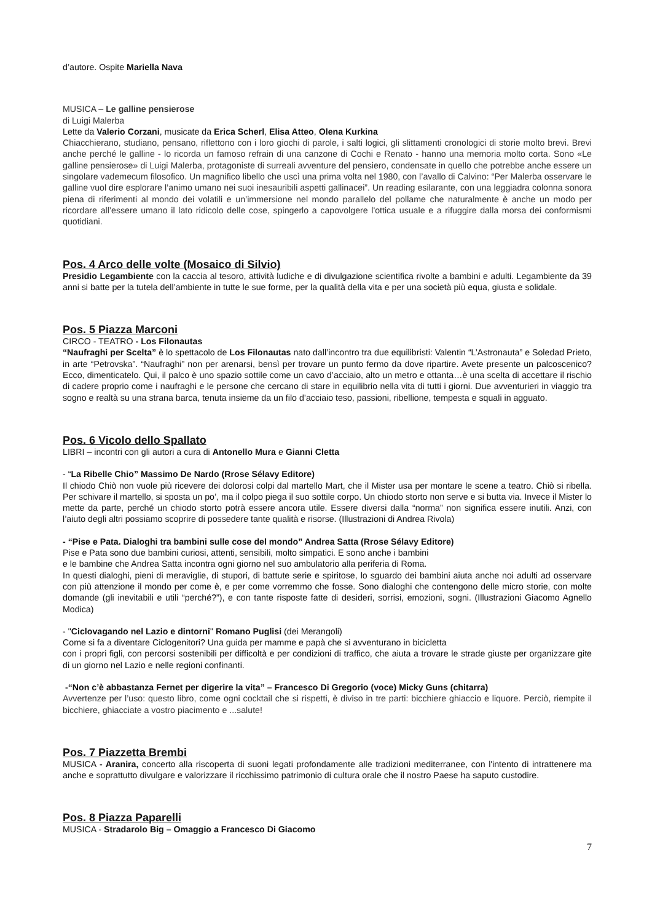d’autore. Ospite Mariella Nava
MUSICA – Le galline pensierose
di Luigi Malerba
Lette da Valerio Corzani, musicate da Erica Scherl, Elisa Atteo, Olena Kurkina
Chiacchierano, studiano, pensano, riflettono con i loro giochi di parole, i salti logici, gli slittamenti cronologici di storie molto brevi. Brevi anche perché le galline - lo ricorda un famoso refrain di una canzone di Cochi e Renato - hanno una memoria molto corta. Sono «Le galline pensierose» di Luigi Malerba, protagoniste di surreali avventure del pensiero, condensate in quello che potrebbe anche essere un singolare vademecum filosofico. Un magnifico libello che uscì una prima volta nel 1980, con l’avallo di Calvino: “Per Malerba osservare le galline vuol dire esplorare l’animo umano nei suoi inesauribili aspetti gallinacei”. Un reading esilarante, con una leggiadra colonna sonora piena di riferimenti al mondo dei volatili e un’immersione nel mondo parallelo del pollame che naturalmente è anche un modo per ricordare all’essere umano il lato ridicolo delle cose, spingerlo a capovolgere l'ottica usuale e a rifuggire dalla morsa dei conformismi quotidiani.
Pos. 4 Arco delle volte (Mosaico di Silvio)
Presidio Legambiente con la caccia al tesoro, attività ludiche e di divulgazione scientifica rivolte a bambini e adulti. Legambiente da 39 anni si batte per la tutela dell’ambiente in tutte le sue forme, per la qualità della vita e per una società più equa, giusta e solidale.
Pos. 5 Piazza Marconi
CIRCO - TEATRO - Los Filonautas
“Naufraghi per Scelta” è lo spettacolo de Los Filonautas nato dall’incontro tra due equilibristi: Valentin “L’Astronauta” e Soledad Prieto, in arte “Petrovska”. “Naufraghi” non per arenarsi, bensì per trovare un punto fermo da dove ripartire. Avete presente un palcoscenico? Ecco, dimenticatelo. Qui, il palco è uno spazio sottile come un cavo d’acciaio, alto un metro e ottanta…è una scelta di accettare il rischio di cadere proprio come i naufraghi e le persone che cercano di stare in equilibrio nella vita di tutti i giorni. Due avventurieri in viaggio tra sogno e realtà su una strana barca, tenuta insieme da un filo d’acciaio teso, passioni, ribellione, tempesta e squali in agguato.
Pos. 6 Vicolo dello Spallato
LIBRI – incontri con gli autori a cura di Antonello Mura e Gianni Cletta
- “La Ribelle Chio” Massimo De Nardo (Rrose Sélavy Editore)
Il chiodo Chiò non vuole più ricevere dei dolorosi colpi dal martello Mart, che il Mister usa per montare le scene a teatro. Chiò si ribella. Per schivare il martello, si sposta un po’, ma il colpo piega il suo sottile corpo. Un chiodo storto non serve e si butta via. Invece il Mister lo mette da parte, perché un chiodo storto potrà essere ancora utile. Essere diversi dalla “norma” non significa essere inutili. Anzi, con l’aiuto degli altri possiamo scoprire di possedere tante qualità e risorse. (Illustrazioni di Andrea Rivola)
- “Pise e Pata. Dialoghi tra bambini sulle cose del mondo” Andrea Satta (Rrose Sélavy Editore)
Pise e Pata sono due bambini curiosi, attenti, sensibili, molto simpatici. E sono anche i bambini
e le bambine che Andrea Satta incontra ogni giorno nel suo ambulatorio alla periferia di Roma.
In questi dialoghi, pieni di meraviglie, di stupori, di battute serie e spiritose, lo sguardo dei bambini aiuta anche noi adulti ad osservare con più attenzione il mondo per come è, e per come vorremmo che fosse. Sono dialoghi che contengono delle micro storie, con molte domande (gli inevitabili e utili “perché?”), e con tante risposte fatte di desideri, sorrisi, emozioni, sogni. (Illustrazioni Giacomo Agnello Modica)
- "Ciclovagando nel Lazio e dintorni" Romano Puglisi (dei Merangoli)
Come si fa a diventare Ciclogenitori? Una guida per mamme e papà che si avventurano in bicicletta
con i propri figli, con percorsi sostenibili per difficoltà e per condizioni di traffico, che aiuta a trovare le strade giuste per organizzare gite di un giorno nel Lazio e nelle regioni confinanti.
-“Non c’è abbastanza Fernet per digerire la vita” – Francesco Di Gregorio (voce) Micky Guns (chitarra)
Avvertenze per l’uso: questo libro, come ogni cocktail che si rispetti, è diviso in tre parti: bicchiere ghiaccio e liquore. Perciò, riempite il bicchiere, ghiacciate a vostro piacimento e ...salute!
Pos. 7 Piazzetta Brembi
MUSICA - Aranira, concerto alla riscoperta di suoni legati profondamente alle tradizioni mediterranee, con l'intento di intrattenere ma anche e soprattutto divulgare e valorizzare il ricchissimo patrimonio di cultura orale che il nostro Paese ha saputo custodire.
Pos. 8 Piazza Paparelli
MUSICA - Stradarolo Big – Omaggio a Francesco Di Giacomo
7